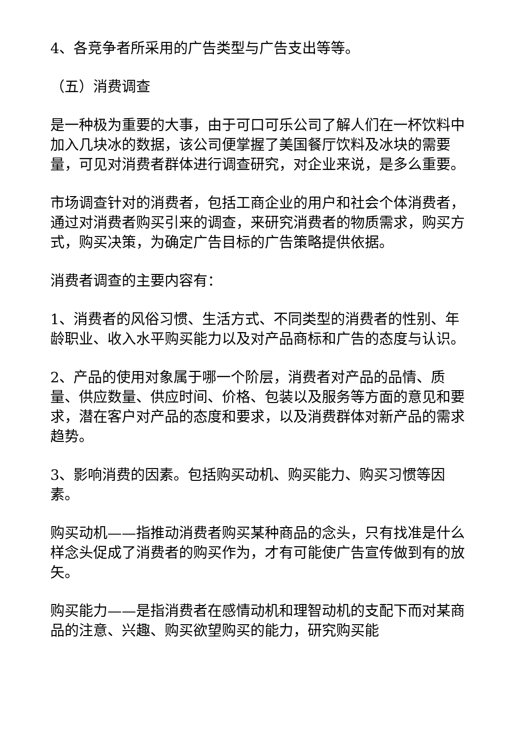4、各竞争者所采用的广告类型与广告支出等等。
（五）消费调查
是一种极为重要的大事，由于可口可乐公司了解人们在一杯饮料中加入几块冰的数据，该公司便掌握了美国餐厅饮料及冰块的需要量，可见对消费者群体进行调查研究，对企业来说，是多么重要。
市场调查针对的消费者，包括工商企业的用户和社会个体消费者，通过对消费者购买引来的调查，来研究消费者的物质需求，购买方式，购买决策，为确定广告目标的广告策略提供依据。
消费者调查的主要内容有：
1、消费者的风俗习惯、生活方式、不同类型的消费者的性别、年龄职业、收入水平购买能力以及对产品商标和广告的态度与认识。
2、产品的使用对象属于哪一个阶层，消费者对产品的品情、质量、供应数量、供应时间、价格、包装以及服务等方面的意见和要求，潜在客户对产品的态度和要求，以及消费群体对新产品的需求趋势。
3、影响消费的因素。包括购买动机、购买能力、购买习惯等因素。
购买动机——指推动消费者购买某种商品的念头，只有找准是什么样念头促成了消费者的购买作为，才有可能使广告宣传做到有的放矢。
购买能力——是指消费者在感情动机和理智动机的支配下而对某商品的注意、兴趣、购买欲望购买的能力，研究购买能